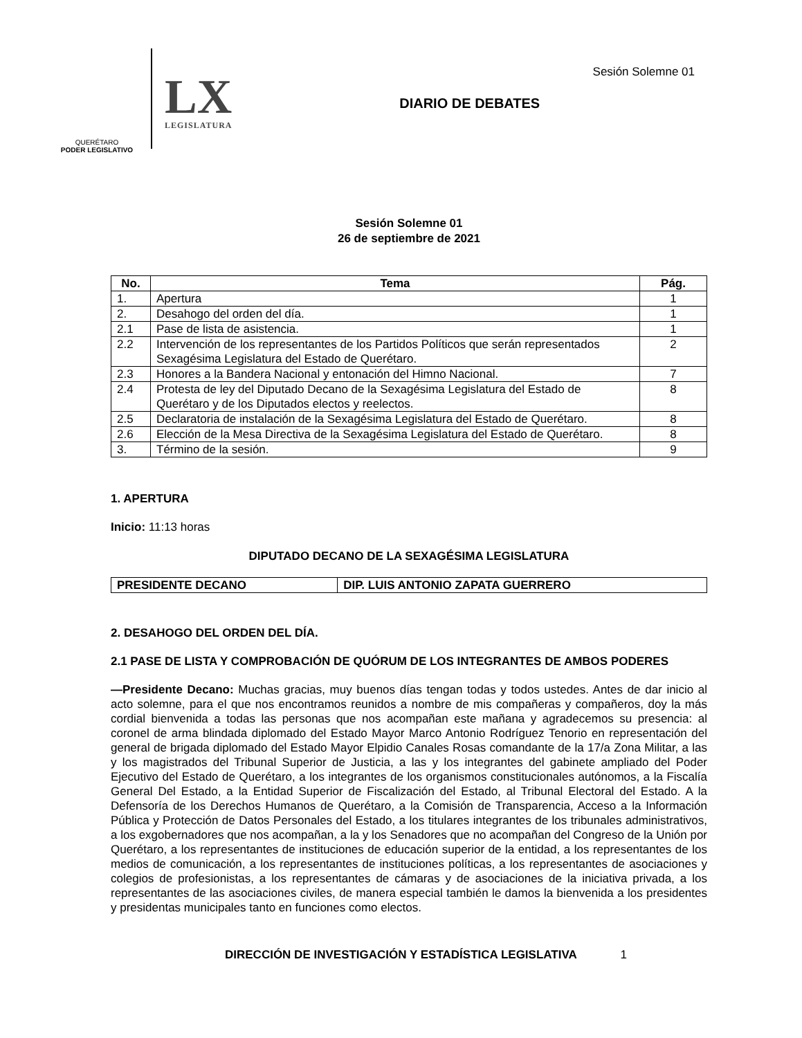Sesión Solemne 01
QUERÉTARO
PODER LEGISLATIVO
LX
LEGISLATURA
DIARIO DE DEBATES
Sesión Solemne 01
26 de septiembre de 2021
| No. | Tema | Pág. |
| --- | --- | --- |
| 1. | Apertura | 1 |
| 2. | Desahogo del orden del día. | 1 |
| 2.1 | Pase de lista de asistencia. | 1 |
| 2.2 | Intervención de los representantes de los Partidos Políticos que serán representados Sexagésima Legislatura del Estado de Querétaro. | 2 |
| 2.3 | Honores a la Bandera Nacional y entonación del Himno Nacional. | 7 |
| 2.4 | Protesta de ley del Diputado Decano de la Sexagésima Legislatura del Estado de Querétaro y de los Diputados electos y reelectos. | 8 |
| 2.5 | Declaratoria de instalación de la Sexagésima Legislatura del Estado de Querétaro. | 8 |
| 2.6 | Elección de la Mesa Directiva de la Sexagésima Legislatura del Estado de Querétaro. | 8 |
| 3. | Término de la sesión. | 9 |
1. APERTURA
Inicio: 11:13 horas
DIPUTADO DECANO DE LA SEXAGÉSIMA LEGISLATURA
| PRESIDENTE DECANO | DIP. LUIS ANTONIO ZAPATA GUERRERO |
2. DESAHOGO DEL ORDEN DEL DÍA.
2.1 PASE DE LISTA Y COMPROBACIÓN DE QUÓRUM DE LOS INTEGRANTES DE AMBOS PODERES
—Presidente Decano: Muchas gracias, muy buenos días tengan todas y todos ustedes. Antes de dar inicio al acto solemne, para el que nos encontramos reunidos a nombre de mis compañeras y compañeros, doy la más cordial bienvenida a todas las personas que nos acompañan este mañana y agradecemos su presencia: al coronel de arma blindada diplomado del Estado Mayor Marco Antonio Rodríguez Tenorio en representación del general de brigada diplomado del Estado Mayor Elpidio Canales Rosas comandante de la 17/a Zona Militar, a las y los magistrados del Tribunal Superior de Justicia, a las y los integrantes del gabinete ampliado del Poder Ejecutivo del Estado de Querétaro, a los integrantes de los organismos constitucionales autónomos, a la Fiscalía General Del Estado, a la Entidad Superior de Fiscalización del Estado, al Tribunal Electoral del Estado. A la Defensoría de los Derechos Humanos de Querétaro, a la Comisión de Transparencia, Acceso a la Información Pública y Protección de Datos Personales del Estado, a los titulares integrantes de los tribunales administrativos, a los exgobernadores que nos acompañan, a la y los Senadores que no acompañan del Congreso de la Unión por Querétaro, a los representantes de instituciones de educación superior de la entidad, a los representantes de los medios de comunicación, a los representantes de instituciones políticas, a los representantes de asociaciones y colegios de profesionistas, a los representantes de cámaras y de asociaciones de la iniciativa privada, a los representantes de las asociaciones civiles, de manera especial también le damos la bienvenida a los presidentes y presidentas municipales tanto en funciones como electos.
DIRECCIÓN DE INVESTIGACIÓN Y ESTADÍSTICA LEGISLATIVA 1